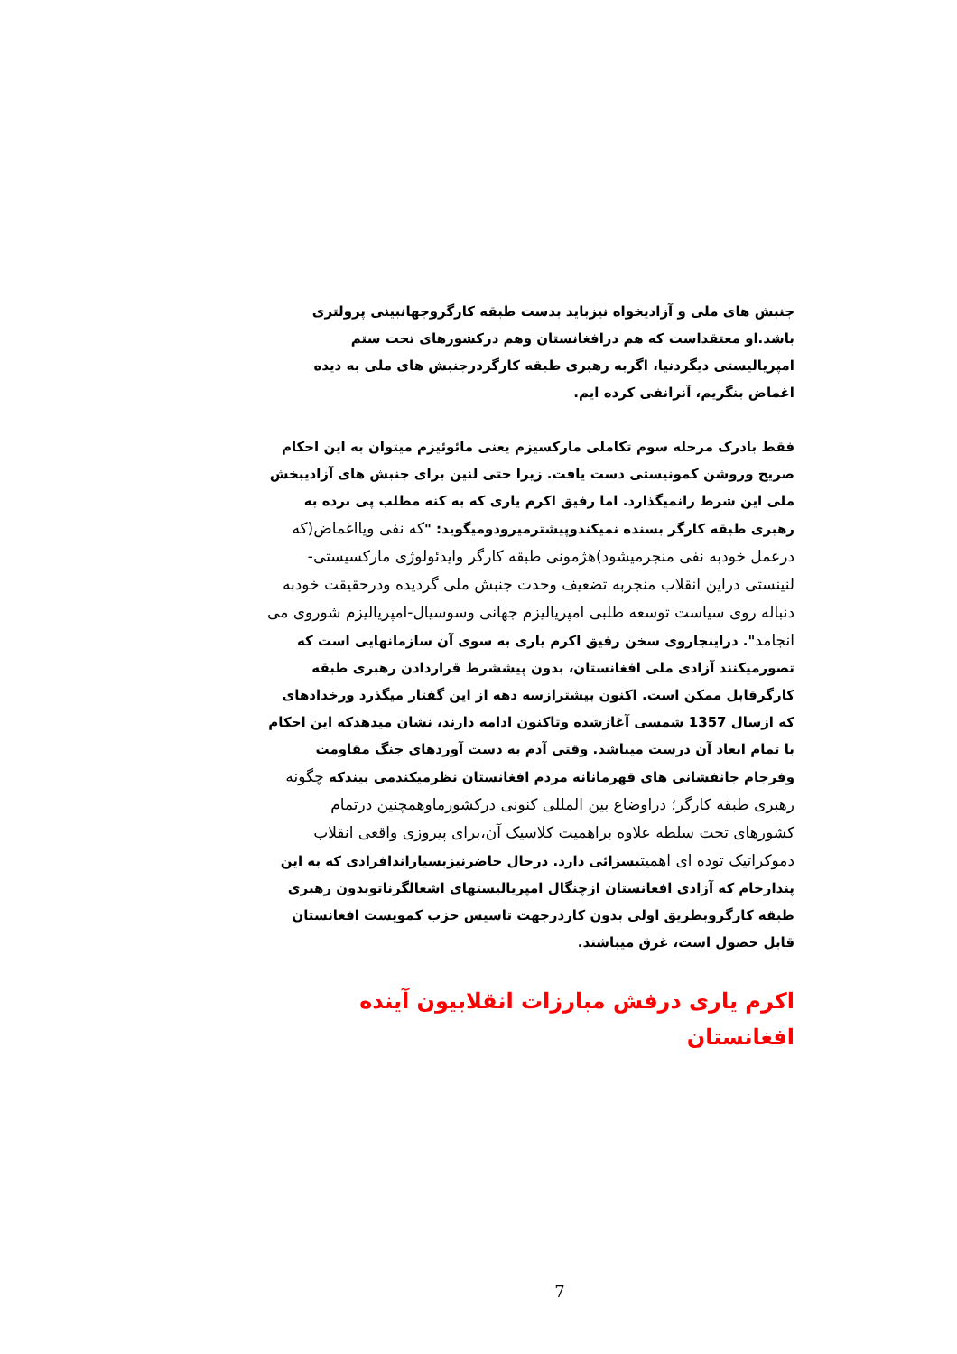جنبش های ملی و آزادیخواه نیزباید بدست طبقه کارگروجهانبینی پرولتری باشد.او معتقداست که هم درافغانستان وهم درکشورهای تحت ستم امپریالیستی دیگردنیا، اگربه رهبری طبقه کارگردرجنبش های ملی به دیده اغماض بنگریم، آنرانفی کرده ایم.
فقط بادرک مرحله سوم تکاملی مارکسیزم یعنی مائوئیزم میتوان به این احکام صریح وروشن کمونیستی دست یافت. زیرا حتی لنین برای جنبش های آزادیبخش ملی این شرط رانمیگذارد. اما رفیق اکرم یاری که به کنه مطلب پی برده به رهبری طبقه کارگر بسنده نمیکندوپیشترمیرودومیگوید: "که نفی ویااغماض(که درعمل خودبه نفی منجرمیشود)هژمونی طبقه کارگر وایدئولوژی مارکسیستی-لنینستی دراین انقلاب منجربه تضعیف وحدت جنبش ملی گردیده ودرحقیقت خودبه دنباله روی سیاست توسعه طلبی امپریالیزم جهانی وسوسیال-امپریالیزم شوروی می انجامد". دراینجاروی سخن رفیق اکرم یاری به سوی آن سازمانهایی است که تصورمیکنند آزادی ملی افغانستان، بدون پیششرط قراردادن رهبری طبقه کارگرقابل ممکن است. اکنون بیشترازسه دهه از این گفتار میگذرد ورخدادهای که ازسال 1357 شمسی آغازشده وتاکنون ادامه دارند، نشان میدهدکه این احکام با تمام ابعاد آن درست میباشد. وقتی آدم به دست آوردهای جنگ مقاومت وفرجام جانفشانی های قهرمانانه مردم افغانستان نظرمیکندمی بیندکه چگونه رهبری طبقه کارگر؛ دراوضاع بین المللی کنونی درکشورماوهمچنین درتمام کشورهای تحت سلطه علاوه براهمیت کلاسیک آن،برای پیروزی واقعی انقلاب دموکراتیک توده ای اهمیت بسزائی دارد. درحال حاضرنیزبسیاراندافرادی که به این پندارخام که آزادی افغانستان ازچنگال امپریالیستهای اشغالگرناتوبدون رهبری طبقه کارگروبطریق اولی بدون کاردرجهت تاسیس حزب کمویست افغانستان قابل حصول است، غرق میباشند.
اکرم یاری درفش مبارزات انقلابیون آینده افغانستان
7